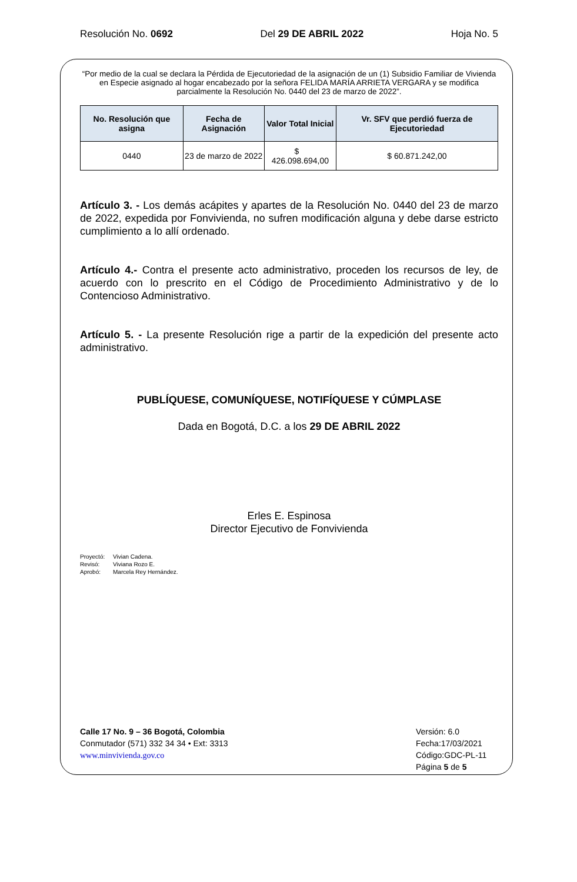Resolución No. 0692 Del 29 DE ABRIL 2022 Hoja No. 5
“Por medio de la cual se declara la Pérdida de Ejecutoriedad de la asignación de un (1) Subsidio Familiar de Vivienda en Especie asignado al hogar encabezado por la señora FELIDA MARÍA ARRIETA VERGARA y se modifica parcialmente la Resolución No. 0440 del 23 de marzo de 2022”.
| No. Resolución que asigna | Fecha de Asignación | Valor Total Inicial | Vr. SFV que perdió fuerza de Ejecutoriedad |
| --- | --- | --- | --- |
| 0440 | 23 de marzo de 2022 | $ 426.098.694,00 | $ 60.871.242,00 |
Artículo 3. - Los demás acápites y apartes de la Resolución No. 0440 del 23 de marzo de 2022, expedida por Fonvivienda, no sufren modificación alguna y debe darse estricto cumplimiento a lo allí ordenado.
Artículo 4.- Contra el presente acto administrativo, proceden los recursos de ley, de acuerdo con lo prescrito en el Código de Procedimiento Administrativo y de lo Contencioso Administrativo.
Artículo 5. - La presente Resolución rige a partir de la expedición del presente acto administrativo.
PUBLÍQUESE, COMUNÍQUESE, NOTIFÍQUESE Y CÚMPLASE
Dada en Bogotá, D.C. a los 29 DE ABRIL 2022
Erles E. Espinosa
Director Ejecutivo de Fonvivienda
Proyectó: Vivian Cadena.
Revisó: Viviana Rozo E.
Aprobó: Marcela Rey Hernández.
Calle 17 No. 9 – 36 Bogotá, Colombia
Conmutador (571) 332 34 34 • Ext: 3313
www.minvivienda.gov.co
Versión: 6.0
Fecha:17/03/2021
Código:GDC-PL-11
Página 5 de 5